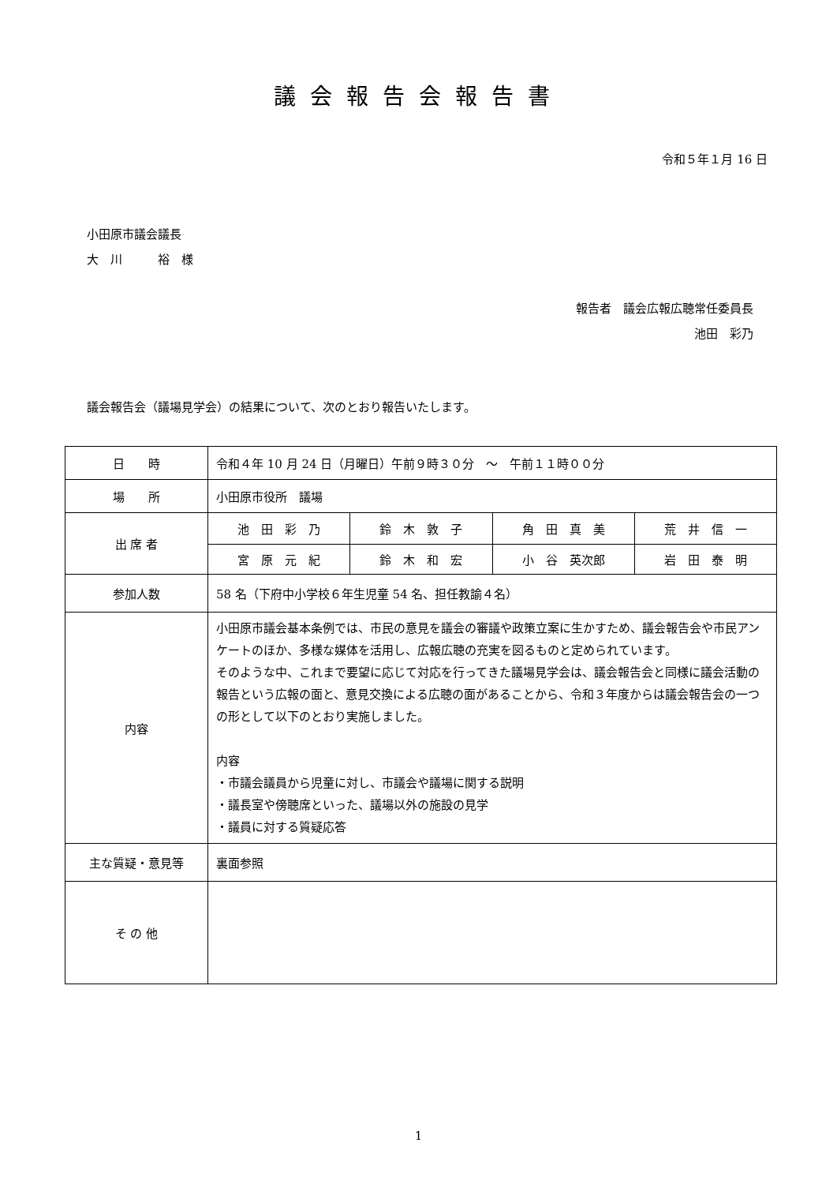議会報告会報告書
令和５年１月 16 日
小田原市議会議長
大　川　　　裕　様
報告者　議会広報広聴常任委員長
池田　彩乃
議会報告会（議場見学会）の結果について、次のとおり報告いたします。
| 日 時 | 令和４年 10 月 24 日（月曜日）午前９時３０分 ～ 午前１１時００分 | | | |
| 場 所 | 小田原市役所 議場 | | | |
| 出 席 者 | 池 田 彩 乃 | 鈴 木 敦 子 | 角 田 真 美 | 荒 井 信 一 |
| | 宮 原 元 紀 | 鈴 木 和 宏 | 小 谷 英次郎 | 岩 田 泰 明 |
| 参加人数 | 58 名（下府中小学校６年生児童 54 名、担任教諭４名） | | | |
| 内容 | 小田原市議会基本条例では、市民の意見を議会の審議や政策立案に生かすため、議会報告会や市民アンケートのほか、多様な媒体を活用し、広報広聴の充実を図るものと定められています。 そのような中、これまで要望に応じて対応を行ってきた議場見学会は、議会報告会と同様に議会活動の報告という広報の面と、意見交換による広聴の面があることから、令和３年度からは議会報告会の一つの形として以下のとおり実施しました。 内容 ・市議会議員から児童に対し、市議会や議場に関する説明 ・議長室や傍聴席といった、議場以外の施設の見学 ・議員に対する質疑応答 | | | |
| 主な質疑・意見等 | 裏面参照 | | | |
| そ の 他 | | | | |
1